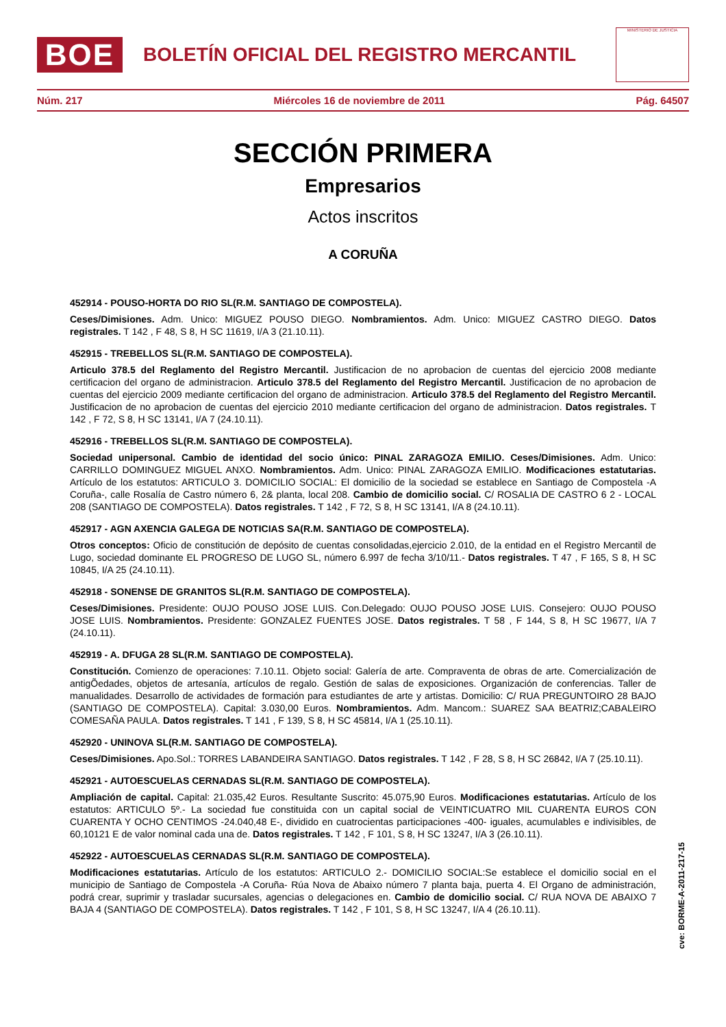BOE
BOLETÍN OFICIAL DEL REGISTRO MERCANTIL
MINISTERIO DE JUSTICIA
Núm. 217 Miércoles 16 de noviembre de 2011 Pág. 64507
SECCIÓN PRIMERA
Empresarios
Actos inscritos
A CORUÑA
452914 - POUSO-HORTA DO RIO SL(R.M. SANTIAGO DE COMPOSTELA).
Ceses/Dimisiones. Adm. Unico: MIGUEZ POUSO DIEGO. Nombramientos. Adm. Unico: MIGUEZ CASTRO DIEGO. Datos registrales. T 142 , F 48, S 8, H SC 11619, I/A 3 (21.10.11).
452915 - TREBELLOS SL(R.M. SANTIAGO DE COMPOSTELA).
Articulo 378.5 del Reglamento del Registro Mercantil. Justificacion de no aprobacion de cuentas del ejercicio 2008 mediante certificacion del organo de administracion. Articulo 378.5 del Reglamento del Registro Mercantil. Justificacion de no aprobacion de cuentas del ejercicio 2009 mediante certificacion del organo de administracion. Articulo 378.5 del Reglamento del Registro Mercantil. Justificacion de no aprobacion de cuentas del ejercicio 2010 mediante certificacion del organo de administracion. Datos registrales. T 142 , F 72, S 8, H SC 13141, I/A 7 (24.10.11).
452916 - TREBELLOS SL(R.M. SANTIAGO DE COMPOSTELA).
Sociedad unipersonal. Cambio de identidad del socio único: PINAL ZARAGOZA EMILIO. Ceses/Dimisiones. Adm. Unico: CARRILLO DOMINGUEZ MIGUEL ANXO. Nombramientos. Adm. Unico: PINAL ZARAGOZA EMILIO. Modificaciones estatutarias. Artículo de los estatutos: ARTICULO 3. DOMICILIO SOCIAL: El domicilio de la sociedad se establece en Santiago de Compostela -A Coruña-, calle Rosalía de Castro número 6, 2& planta, local 208. Cambio de domicilio social. C/ ROSALIA DE CASTRO 6 2 - LOCAL 208 (SANTIAGO DE COMPOSTELA). Datos registrales. T 142 , F 72, S 8, H SC 13141, I/A 8 (24.10.11).
452917 - AGN AXENCIA GALEGA DE NOTICIAS SA(R.M. SANTIAGO DE COMPOSTELA).
Otros conceptos: Oficio de constitución de depósito de cuentas consolidadas,ejercicio 2.010, de la entidad en el Registro Mercantil de Lugo, sociedad dominante EL PROGRESO DE LUGO SL, número 6.997 de fecha 3/10/11.- Datos registrales. T 47 , F 165, S 8, H SC 10845, I/A 25 (24.10.11).
452918 - SONENSE DE GRANITOS SL(R.M. SANTIAGO DE COMPOSTELA).
Ceses/Dimisiones. Presidente: OUJO POUSO JOSE LUIS. Con.Delegado: OUJO POUSO JOSE LUIS. Consejero: OUJO POUSO JOSE LUIS. Nombramientos. Presidente: GONZALEZ FUENTES JOSE. Datos registrales. T 58 , F 144, S 8, H SC 19677, I/A 7 (24.10.11).
452919 - A. DFUGA 28 SL(R.M. SANTIAGO DE COMPOSTELA).
Constitución. Comienzo de operaciones: 7.10.11. Objeto social: Galería de arte. Compraventa de obras de arte. Comercialización de antigÕedades, objetos de artesanía, artículos de regalo. Gestión de salas de exposiciones. Organización de conferencias. Taller de manualidades. Desarrollo de actividades de formación para estudiantes de arte y artistas. Domicilio: C/ RUA PREGUNTOIRO 28 BAJO (SANTIAGO DE COMPOSTELA). Capital: 3.030,00 Euros. Nombramientos. Adm. Mancom.: SUAREZ SAA BEATRIZ;CABALEIRO COMESAÑA PAULA. Datos registrales. T 141 , F 139, S 8, H SC 45814, I/A 1 (25.10.11).
452920 - UNINOVA SL(R.M. SANTIAGO DE COMPOSTELA).
Ceses/Dimisiones. Apo.Sol.: TORRES LABANDEIRA SANTIAGO. Datos registrales. T 142 , F 28, S 8, H SC 26842, I/A 7 (25.10.11).
452921 - AUTOESCUELAS CERNADAS SL(R.M. SANTIAGO DE COMPOSTELA).
Ampliación de capital. Capital: 21.035,42 Euros. Resultante Suscrito: 45.075,90 Euros. Modificaciones estatutarias. Artículo de los estatutos: ARTICULO 5º.- La sociedad fue constituida con un capital social de VEINTICUATRO MIL CUARENTA EUROS CON CUARENTA Y OCHO CENTIMOS -24.040,48 E-, dividido en cuatrocientas participaciones -400- iguales, acumulables e indivisibles, de 60,10121 E de valor nominal cada una de. Datos registrales. T 142 , F 101, S 8, H SC 13247, I/A 3 (26.10.11).
452922 - AUTOESCUELAS CERNADAS SL(R.M. SANTIAGO DE COMPOSTELA).
Modificaciones estatutarias. Artículo de los estatutos: ARTICULO 2.- DOMICILIO SOCIAL:Se establece el domicilio social en el municipio de Santiago de Compostela -A Coruña- Rúa Nova de Abaixo número 7 planta baja, puerta 4. El Organo de administración, podrá crear, suprimir y trasladar sucursales, agencias o delegaciones en. Cambio de domicilio social. C/ RUA NOVA DE ABAIXO 7 BAJA 4 (SANTIAGO DE COMPOSTELA). Datos registrales. T 142 , F 101, S 8, H SC 13247, I/A 4 (26.10.11).
cve: BORME-A-2011-217-15